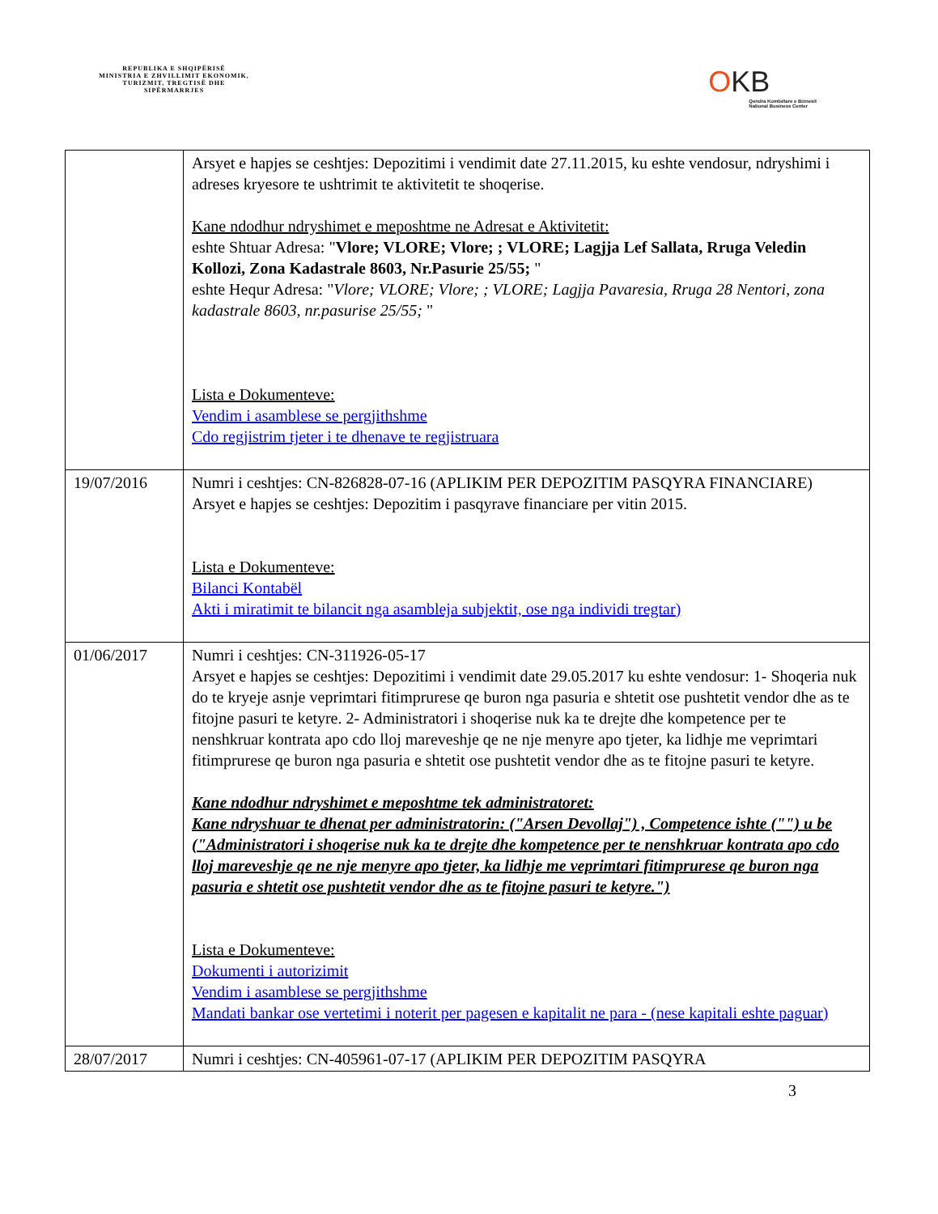REPUBLIKA E SHQIPËRISË
MINISTRIA E ZHVILLIMIT EKONOMIK, TURIZMIT, TREGTISË DHE SIPËRMARRJES
OKB
Qendra Kombëtare e Biznesit
National Business Center
| | Arsyet e hapjes se ceshtjes: Depozitimi i vendimit date 27.11.2015, ku eshte vendosur, ndryshimi i adreses kryesore te ushtrimit te aktivitetit te shoqerise. Kane ndodhur ndryshimet e meposhtme ne Adresat e Aktivitetit: eshte Shtuar Adresa: " Vlore; VLORE; Vlore; ; VLORE; Lagjja Lef Sallata, Rruga Veledin Kollozi, Zona Kadastrale 8603, Nr.Pasurie 25/55; " eshte Hequr Adresa: " Vlore; VLORE; Vlore; ; VLORE; Lagjja Pavaresia, Rruga 28 Nentori, zona kadastrale 8603, nr.pasurise 25/55; " Lista e Dokumenteve: Vendim i asamblese se pergjithshme Cdo regjistrim tjeter i te dhenave te regjistruara |
| 19/07/2016 | Numri i ceshtjes: CN-826828-07-16 (APLIKIM PER DEPOZITIM PASQYRA FINANCIARE) Arsyet e hapjes se ceshtjes: Depozitim i pasqyrave financiare per vitin 2015. Lista e Dokumenteve: Bilanci Kontabël Akti i miratimit te bilancit nga asambleja subjektit, ose nga individi tregtar) |
| 01/06/2017 | Numri i ceshtjes: CN-311926-05-17 Arsyet e hapjes se ceshtjes: Depozitimi i vendimit date 29.05.2017 ku eshte vendosur: 1- Shoqeria nuk do te kryeje asnje veprimtari fitimprurese qe buron nga pasuria e shtetit ose pushtetit vendor dhe as te fitojne pasuri te ketyre. 2- Administratori i shoqerise nuk ka te drejte dhe kompetence per te nenshkruar kontrata apo cdo lloj mareveshje qe ne nje menyre apo tjeter, ka lidhje me veprimtari fitimprurese qe buron nga pasuria e shtetit ose pushtetit vendor dhe as te fitojne pasuri te ketyre. Kane ndodhur ndryshimet e meposhtme tek administratoret: Kane ndryshuar te dhenat per administratorin: ("Arsen Devollaj") , Competence ishte ("") u be ("Administratori i shoqerise nuk ka te drejte dhe kompetence per te nenshkruar kontrata apo cdo lloj mareveshje qe ne nje menyre apo tjeter, ka lidhje me veprimtari fitimprurese qe buron nga pasuria e shtetit ose pushtetit vendor dhe as te fitojne pasuri te ketyre.") Lista e Dokumenteve: Dokumenti i autorizimit Vendim i asamblese se pergjithshme Mandati bankar ose vertetimi i noterit per pagesen e kapitalit ne para - (nese kapitali eshte paguar) |
| 28/07/2017 | Numri i ceshtjes: CN-405961-07-17 (APLIKIM PER DEPOZITIM PASQYRA |
3